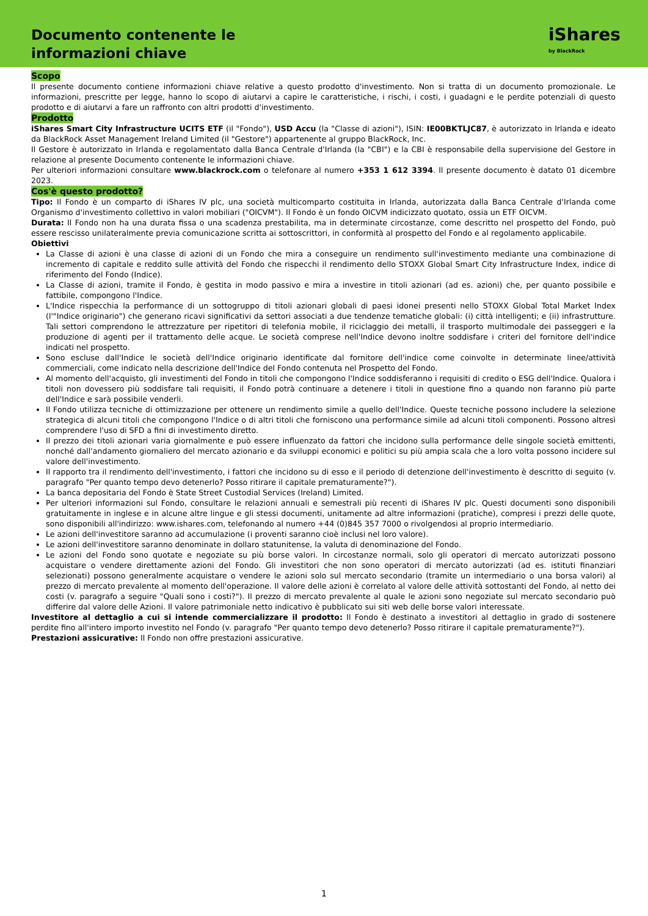Documento contenente le
informazioni chiave
iShares
by BlackRock
Scopo
Il presente documento contiene informazioni chiave relative a questo prodotto d'investimento. Non si tratta di un documento promozionale. Le informazioni, prescritte per legge, hanno lo scopo di aiutarvi a capire le caratteristiche, i rischi, i costi, i guadagni e le perdite potenziali di questo prodotto e di aiutarvi a fare un raffronto con altri prodotti d'investimento.
Prodotto
iShares Smart City Infrastructure UCITS ETF (il "Fondo"), USD Accu (la "Classe di azioni"), ISIN: IE00BKTLJC87, è autorizzato in Irlanda e ideato da BlackRock Asset Management Ireland Limited (il "Gestore") appartenente al gruppo BlackRock, Inc.
Il Gestore è autorizzato in Irlanda e regolamentato dalla Banca Centrale d'Irlanda (la "CBI") e la CBI è responsabile della supervisione del Gestore in relazione al presente Documento contenente le informazioni chiave.
Per ulteriori informazioni consultare www.blackrock.com o telefonare al numero +353 1 612 3394. Il presente documento è datato 01 dicembre 2023.
Cos'è questo prodotto?
Tipo: Il Fondo è un comparto di iShares IV plc, una società multicomparto costituita in Irlanda, autorizzata dalla Banca Centrale d'Irlanda come Organismo d'investimento collettivo in valori mobiliari ("OICVM"). Il Fondo è un fondo OICVM indicizzato quotato, ossia un ETF OICVM.
Durata: Il Fondo non ha una durata fissa o una scadenza prestabilita, ma in determinate circostanze, come descritto nel prospetto del Fondo, può essere rescisso unilateralmente previa comunicazione scritta ai sottoscrittori, in conformità al prospetto del Fondo e al regolamento applicabile.
Obiettivi
La Classe di azioni è una classe di azioni di un Fondo che mira a conseguire un rendimento sull'investimento mediante una combinazione di incremento di capitale e reddito sulle attività del Fondo che rispecchi il rendimento dello STOXX Global Smart City Infrastructure Index, indice di riferimento del Fondo (Indice).
La Classe di azioni, tramite il Fondo, è gestita in modo passivo e mira a investire in titoli azionari (ad es. azioni) che, per quanto possibile e fattibile, compongono l'Indice.
L'Indice rispecchia la performance di un sottogruppo di titoli azionari globali di paesi idonei presenti nello STOXX Global Total Market Index (l'"Indice originario") che generano ricavi significativi da settori associati a due tendenze tematiche globali: (i) città intelligenti; e (ii) infrastrutture. Tali settori comprendono le attrezzature per ripetitori di telefonia mobile, il riciclaggio dei metalli, il trasporto multimodale dei passeggeri e la produzione di agenti per il trattamento delle acque. Le società comprese nell'Indice devono inoltre soddisfare i criteri del fornitore dell'indice indicati nel prospetto.
Sono escluse dall'Indice le società dell'Indice originario identificate dal fornitore dell'indice come coinvolte in determinate linee/attività commerciali, come indicato nella descrizione dell'Indice del Fondo contenuta nel Prospetto del Fondo.
Al momento dell'acquisto, gli investimenti del Fondo in titoli che compongono l'Indice soddisferanno i requisiti di credito o ESG dell'Indice. Qualora i titoli non dovessero più soddisfare tali requisiti, il Fondo potrà continuare a detenere i titoli in questione fino a quando non faranno più parte dell'Indice e sarà possibile venderli.
Il Fondo utilizza tecniche di ottimizzazione per ottenere un rendimento simile a quello dell'Indice. Queste tecniche possono includere la selezione strategica di alcuni titoli che compongono l'Indice o di altri titoli che forniscono una performance simile ad alcuni titoli componenti. Possono altresì comprendere l'uso di SFD a fini di investimento diretto.
Il prezzo dei titoli azionari varia giornalmente e può essere influenzato da fattori che incidono sulla performance delle singole società emittenti, nonché dall'andamento giornaliero del mercato azionario e da sviluppi economici e politici su più ampia scala che a loro volta possono incidere sul valore dell'investimento.
Il rapporto tra il rendimento dell'investimento, i fattori che incidono su di esso e il periodo di detenzione dell'investimento è descritto di seguito (v. paragrafo "Per quanto tempo devo detenerlo? Posso ritirare il capitale prematuramente?").
La banca depositaria del Fondo è State Street Custodial Services (Ireland) Limited.
Per ulteriori informazioni sul Fondo, consultare le relazioni annuali e semestrali più recenti di iShares IV plc. Questi documenti sono disponibili gratuitamente in inglese e in alcune altre lingue e gli stessi documenti, unitamente ad altre informazioni (pratiche), compresi i prezzi delle quote, sono disponibili all'indirizzo: www.ishares.com, telefonando al numero +44 (0)845 357 7000 o rivolgendosi al proprio intermediario.
Le azioni dell'investitore saranno ad accumulazione (i proventi saranno cioè inclusi nel loro valore).
Le azioni dell'investitore saranno denominate in dollaro statunitense, la valuta di denominazione del Fondo.
Le azioni del Fondo sono quotate e negoziate su più borse valori. In circostanze normali, solo gli operatori di mercato autorizzati possono acquistare o vendere direttamente azioni del Fondo. Gli investitori che non sono operatori di mercato autorizzati (ad es. istituti finanziari selezionati) possono generalmente acquistare o vendere le azioni solo sul mercato secondario (tramite un intermediario o una borsa valori) al prezzo di mercato prevalente al momento dell'operazione. Il valore delle azioni è correlato al valore delle attività sottostanti del Fondo, al netto dei costi (v. paragrafo a seguire "Quali sono i costi?"). Il prezzo di mercato prevalente al quale le azioni sono negoziate sul mercato secondario può differire dal valore delle Azioni. Il valore patrimoniale netto indicativo è pubblicato sui siti web delle borse valori interessate.
Investitore al dettaglio a cui si intende commercializzare il prodotto: Il Fondo è destinato a investitori al dettaglio in grado di sostenere perdite fino all'intero importo investito nel Fondo (v. paragrafo "Per quanto tempo devo detenerlo? Posso ritirare il capitale prematuramente?").
Prestazioni assicurative: Il Fondo non offre prestazioni assicurative.
1